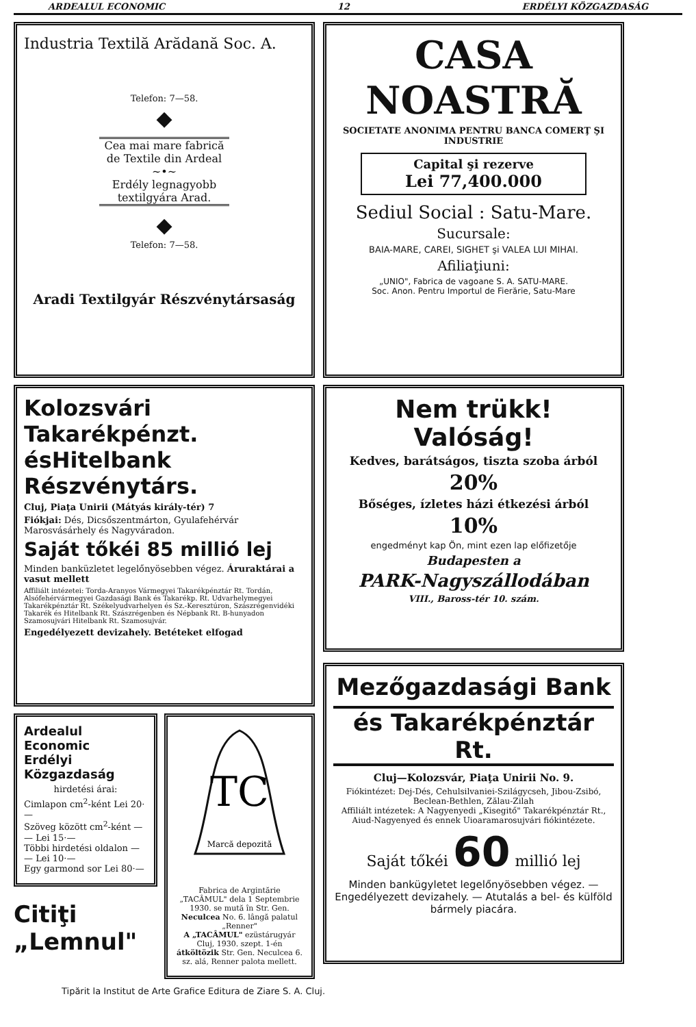ARDEALUL ECONOMIC 12 ERDÉLYI KÖZGAZDASÁG
Industria Textilă Arădană Soc. A.
Telefon: 7—58.
◆
Cea mai mare fabrică de Textile din Ardeal
~•~
Erdély legnagyobb textilgyára Arad.
◆
Telefon: 7—58.
Aradi Textilgyár Részvénytársaság
CASA
NOASTRĂ
SOCIETATE ANONIMA PENTRU BANCA COMERŢ ŞI INDUSTRIE
Capital şi rezerve
Lei 77,400.000
Sediul Social : Satu-Mare.
Sucursale:
BAIA-MARE, CAREI, SIGHET şi VALEA LUI MIHAI.
Afiliaţiuni:
„UNIO", Fabrica de vagoane S. A. SATU-MARE.
Soc. Anon. Pentru Importul de Fierărie, Satu-Mare
Kolozsvári Takarékpénzt. ésHitelbank Részvénytárs.
Cluj, Piaţa Unirii (Mátyás király-tér) 7
Fiókjai: Dés, Dicsőszentmárton, Gyulafehérvár Marosvásárhely és Nagyváradon.
Saját tőkéi 85 millió lej
Minden banküzletet legelőnyösebben végez. Áruraktárai a vasut mellett
Affiliált intézetei: Torda-Aranyos Vármegyei Takarékpénztár Rt. Tordán, Alsófehérvármegyei Gazdasági Bank és Takarékp. Rt. Udvarhelymegyei Takarékpénztár Rt. Székelyudvarhelyen és Sz.-Keresztúron, Szászrégenvidéki Takarék és Hitelbank Rt. Szászrégenben és Népbank Rt. B-hunyadon Szamosujvári Hitelbank Rt. Szamosujvár.
Engedélyezett devizahely. Betéteket elfogad
Ardealul Economic
Erdélyi Közgazdaság
hirdetési árai:
Cimlapon cm<sup>2</sup>-ként Lei 20·—
Szöveg között cm<sup>2</sup>-ként — — Lei 15·—
Többi hirdetési oldalon — — Lei 10·—
Egy garmond sor Lei 80·—
Citiţi
„Lemnul"
TC
Marcă depozită
Fabrica de Argintărie „TACÂMUL" dela 1 Septembrie 1930. se mută în Str. Gen. Neculcea No. 6. lângă palatul „Renner"
A „TACÂMUL" ezüstárugyár Cluj, 1930. szept. 1-én átköltözik Str. Gen. Neculcea 6. sz. alá, Renner palota mellett.
Nem trükk! Valóság!
Kedves, barátságos, tiszta szoba árból
20%
Bőséges, ízletes házi étkezési árból
10%
engedményt kap Ön, mint ezen lap előfizetője
Budapesten a
PARK-Nagyszállodában
VIII., Baross-tér 10. szám.
Mezőgazdasági Bank
és Takarékpénztár Rt.
Cluj—Kolozsvár, Piaţa Unirii No. 9.
Fiókintézet: Dej-Dés, Cehulsilvaniei-Szilágycseh, Jibou-Zsibó, Beclean-Bethlen, Zălau-Zilah
Affiliált intézetek: A Nagyenyedi „Kisegitő" Takarékpénztár Rt., Aiud-Nagyenyed és ennek Uioaramarosujvári fiókintézete.
Saját tőkéi 60 millió lej
Minden bankügyletet legelőnyösebben végez. — Engedélyezett devizahely. — Atutalás a bel- és külföld bármely piacára.
Tipărit la Institut de Arte Grafice Editura de Ziare S. A. Cluj.